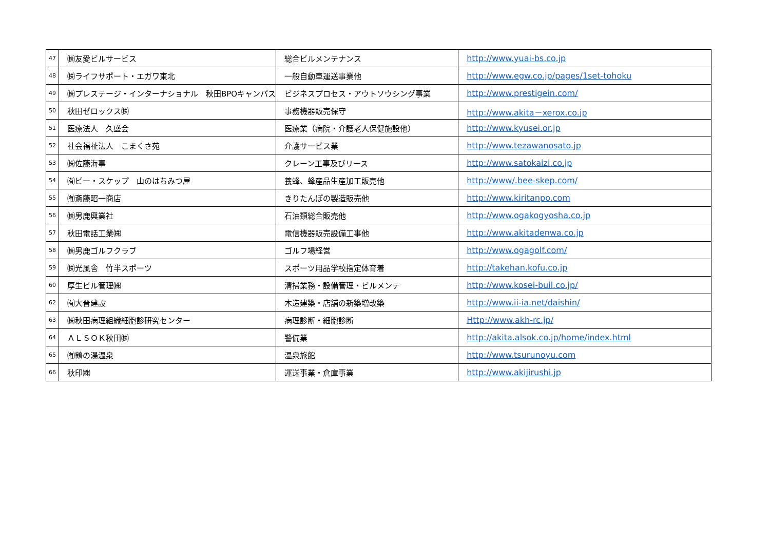| 47 | ㈱友愛ビルサービス | 総合ビルメンテナンス | http://www.yuai-bs.co.jp |
| 48 | ㈱ライフサポート・エガワ東北 | 一般自動車運送事業他 | http://www.egw.co.jp/pages/1set-tohoku |
| 49 | ㈱プレステージ・インターナショナル 秋田BPOキャンパス | ビジネスプロセス・アウトソウシング事業 | http://www.prestigein.com/ |
| 50 | 秋田ゼロックス㈱ | 事務機器販売保守 | http://www.akita－xerox.co.jp |
| 51 | 医療法人 久盛会 | 医療業（病院・介護老人保健施設他） | http://www.kyusei.or.jp |
| 52 | 社会福祉法人 こまくさ苑 | 介護サービス業 | http://www.tezawanosato.jp |
| 53 | ㈱佐藤海事 | クレーン工事及びリース | http://www.satokaizi.co.jp |
| 54 | ㈲ビー・スケップ 山のはちみつ屋 | 養蜂、蜂産品生産加工販売他 | http://www/.bee-skep.com/ |
| 55 | ㈲斎藤昭一商店 | きりたんぽの製造販売他 | http://www.kiritanpo.com |
| 56 | ㈱男鹿興業社 | 石油類総合販売他 | http://www.ogakogyosha.co.jp |
| 57 | 秋田電話工業㈱ | 電信機器販売設備工事他 | http://www.akitadenwa.co.jp |
| 58 | ㈱男鹿ゴルフクラブ | ゴルフ場経営 | http://www.ogagolf.com/ |
| 59 | ㈱光風舎 竹半スポーツ | スポーツ用品学校指定体育着 | http://takehan.kofu.co.jp |
| 60 | 厚生ビル管理㈱ | 清掃業務・設備管理・ビルメンテ | http://www.kosei-buil.co.jp/ |
| 62 | ㈲大晋建設 | 木造建築・店舗の新築増改築 | http://www.ii-ia.net/daishin/ |
| 63 | ㈱秋田病理組織細胞診研究センター | 病理診断・細胞診断 | Http://www.akh-rc.jp/ |
| 64 | ＡＬＳＯＫ秋田㈱ | 警備業 | http://akita.alsok.co.jp/home/index.html |
| 65 | ㈲鶴の湯温泉 | 温泉旅館 | http://www.tsurunoyu.com |
| 66 | 秋印㈱ | 運送事業・倉庫事業 | http://www.akijirushi.jp |